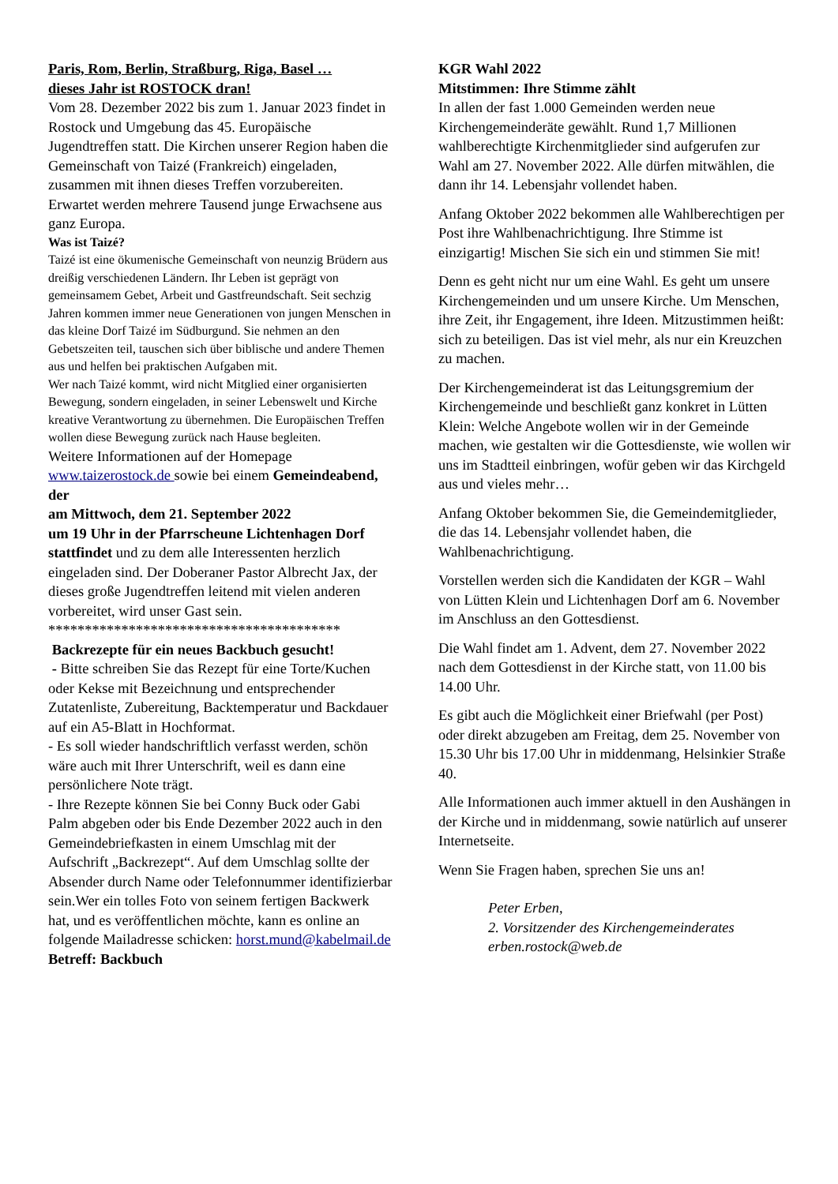Paris, Rom, Berlin, Straßburg, Riga, Basel …
dieses Jahr ist ROSTOCK dran!
Vom 28. Dezember 2022 bis zum 1. Januar 2023 findet in Rostock und Umgebung das 45. Europäische Jugendtreffen statt. Die Kirchen unserer Region haben die Gemeinschaft von Taizé (Frankreich) eingeladen, zusammen mit ihnen dieses Treffen vorzubereiten. Erwartet werden mehrere Tausend junge Erwachsene aus ganz Europa.
Was ist Taizé?
Taizé ist eine ökumenische Gemeinschaft von neunzig Brüdern aus dreißig verschiedenen Ländern. Ihr Leben ist geprägt von gemeinsamem Gebet, Arbeit und Gastfreundschaft. Seit sechzig Jahren kommen immer neue Generationen von jungen Menschen in das kleine Dorf Taizé im Südburgund. Sie nehmen an den Gebetszeiten teil, tauschen sich über biblische und andere Themen aus und helfen bei praktischen Aufgaben mit.
Wer nach Taizé kommt, wird nicht Mitglied einer organisierten Bewegung, sondern eingeladen, in seiner Lebenswelt und Kirche kreative Verantwortung zu übernehmen. Die Europäischen Treffen wollen diese Bewegung zurück nach Hause begleiten.
Weitere Informationen auf der Homepage www.taizerostock.de sowie bei einem Gemeindeabend, der
am Mittwoch, dem 21. September 2022
um 19 Uhr in der Pfarrscheune Lichtenhagen Dorf stattfindet und zu dem alle Interessenten herzlich eingeladen sind. Der Doberaner Pastor Albrecht Jax, der dieses große Jugendtreffen leitend mit vielen anderen vorbereitet, wird unser Gast sein.
****************************************
Backrezepte für ein neues Backbuch gesucht!
- Bitte schreiben Sie das Rezept für eine Torte/Kuchen oder Kekse mit Bezeichnung und entsprechender Zutatenliste, Zubereitung, Backtemperatur und Backdauer auf ein A5-Blatt in Hochformat.
- Es soll wieder handschriftlich verfasst werden, schön wäre auch mit Ihrer Unterschrift, weil es dann eine persönlichere Note trägt.
- Ihre Rezepte können Sie bei Conny Buck oder Gabi Palm abgeben oder bis Ende Dezember 2022 auch in den Gemeindebriefkasten in einem Umschlag mit der Aufschrift „Backrezept“. Auf dem Umschlag sollte der Absender durch Name oder Telefonnummer identifizierbar sein.Wer ein tolles Foto von seinem fertigen Backwerk hat, und es veröffentlichen möchte, kann es online an folgende Mailadresse schicken: horst.mund@kabelmail.de Betreff: Backbuch
KGR Wahl 2022
Mitstimmen: Ihre Stimme zählt
In allen der fast 1.000 Gemeinden werden neue Kirchengemeinderäte gewählt. Rund 1,7 Millionen wahlberechtigte Kirchenmitglieder sind aufgerufen zur Wahl am 27. November 2022. Alle dürfen mitwählen, die dann ihr 14. Lebensjahr vollendet haben.
Anfang Oktober 2022 bekommen alle Wahlberechtigen per Post ihre Wahlbenachrichtigung. Ihre Stimme ist einzigartig! Mischen Sie sich ein und stimmen Sie mit!
Denn es geht nicht nur um eine Wahl. Es geht um unsere Kirchengemeinden und um unsere Kirche. Um Menschen, ihre Zeit, ihr Engagement, ihre Ideen. Mitzustimmen heißt: sich zu beteiligen. Das ist viel mehr, als nur ein Kreuzchen zu machen.
Der Kirchengemeinderat ist das Leitungsgremium der Kirchengemeinde und beschließt ganz konkret in Lütten Klein: Welche Angebote wollen wir in der Gemeinde machen, wie gestalten wir die Gottesdienste, wie wollen wir uns im Stadtteil einbringen, wofür geben wir das Kirchgeld aus und vieles mehr…
Anfang Oktober bekommen Sie, die Gemeindemitglieder, die das 14. Lebensjahr vollendet haben, die Wahlbenachrichtigung.
Vorstellen werden sich die Kandidaten der KGR – Wahl von Lütten Klein und Lichtenhagen Dorf am 6. November im Anschluss an den Gottesdienst.
Die Wahl findet am 1. Advent, dem 27. November 2022 nach dem Gottesdienst in der Kirche statt, von 11.00 bis 14.00 Uhr.
Es gibt auch die Möglichkeit einer Briefwahl (per Post) oder direkt abzugeben am Freitag, dem 25. November von 15.30 Uhr bis 17.00 Uhr in middenmang, Helsinkier Straße 40.
Alle Informationen auch immer aktuell in den Aushängen in der Kirche und in middenmang, sowie natürlich auf unserer Internetseite.
Wenn Sie Fragen haben, sprechen Sie uns an!
Peter Erben,
2. Vorsitzender des Kirchengemeinderates
erben.rostock@web.de